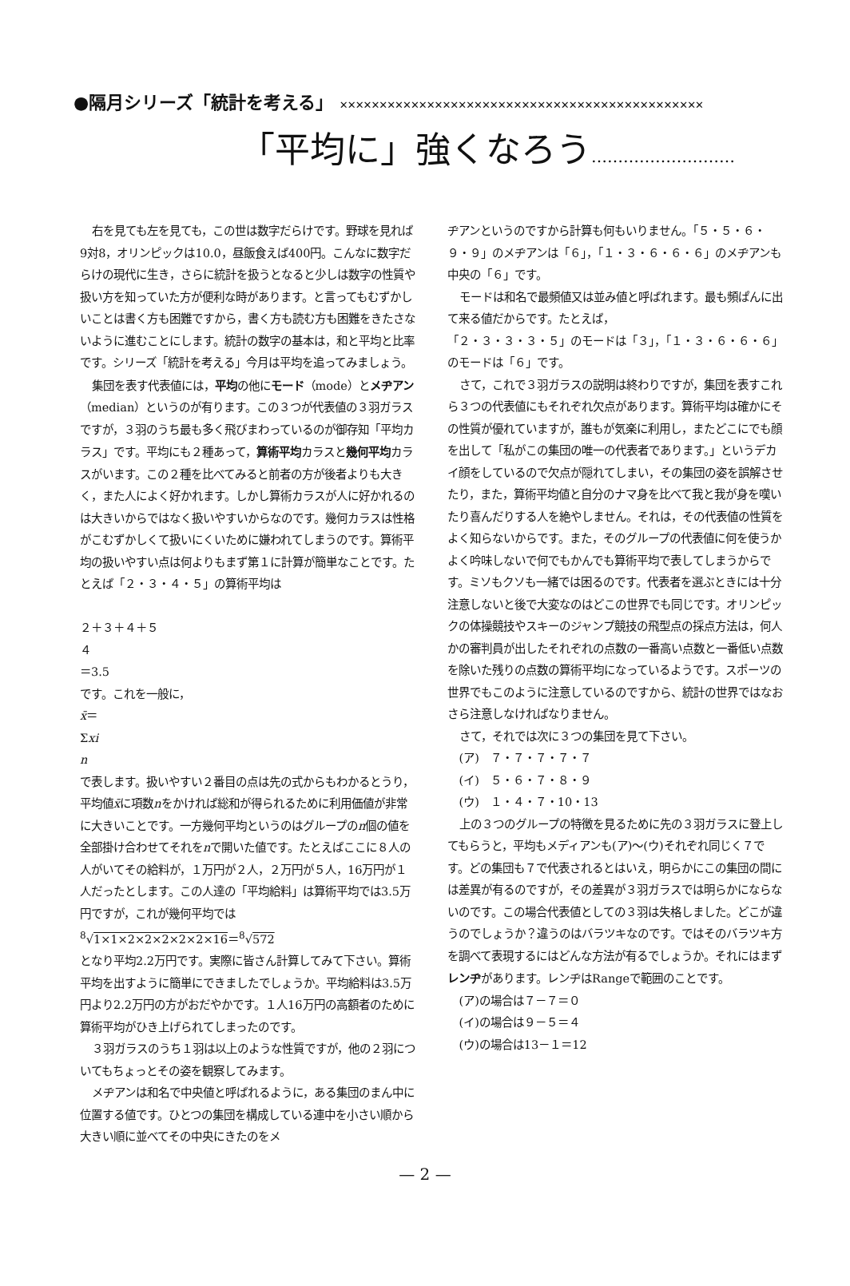●隔月シリーズ「統計を考える」 ✕✕✕✕✕✕✕✕✕✕✕✕✕✕✕✕✕✕✕✕✕✕✕✕✕✕✕✕✕✕✕✕✕✕✕✕✕✕✕✕✕✕✕✕✕✕
「平均に」強くなろう………………………
右を見ても左を見ても，この世は数字だらけです。野球を見れば9対8，オリンピックは10.0，昼飯食えば400円。こんなに数字だらけの現代に生き，さらに統計を扱うとなると少しは数字の性質や扱い方を知っていた方が便利な時があります。と言ってもむずかしいことは書く方も困難ですから，書く方も読む方も困難をきたさないように進むことにします。統計の数字の基本は，和と平均と比率です。シリーズ「統計を考える」今月は平均を追ってみましょう。
集団を表す代表値には，平均の他にモード（mode）とメヂアン（median）というのが有ります。この３つが代表値の３羽ガラスですが，３羽のうち最も多く飛びまわっているのが御存知「平均カラス」です。平均にも２種あって，算術平均カラスと幾何平均カラスがいます。この２種を比べてみると前者の方が後者よりも大きく，また人によく好かれます。しかし算術カラスが人に好かれるのは大きいからではなく扱いやすいからなのです。幾何カラスは性格がこむずかしくて扱いにくいために嫌われてしまうのです。算術平均の扱いやすい点は何よりもまず第１に計算が簡単なことです。たとえば「２・３・４・５」の算術平均は
２＋３＋４＋５
４
＝3.5
です。これを一般に，
x̄＝
Σxi
n
で表します。扱いやすい２番目の点は先の式からもわかるとうり，平均値x̄に項数nをかければ総和が得られるために利用価値が非常に大きいことです。一方幾何平均というのはグループのn個の値を全部掛け合わせてそれをnで開いた値です。たとえばここに８人の人がいてその給料が，１万円が２人，２万円が５人，16万円が１人だったとします。この人達の「平均給料」は算術平均では3.5万円ですが，これが幾何平均では
<sup>8</sup>√1×1×2×2×2×2×2×16＝<sup>8</sup>√572
となり平均2.2万円です。実際に皆さん計算してみて下さい。算術平均を出すように簡単にできましたでしょうか。平均給料は3.5万円より2.2万円の方がおだやかです。１人16万円の高額者のために算術平均がひき上げられてしまったのです。
３羽ガラスのうち１羽は以上のような性質ですが，他の２羽についてもちょっとその姿を観察してみます。
メヂアンは和名で中央値と呼ばれるように，ある集団のまん中に位置する値です。ひとつの集団を構成している連中を小さい順から大きい順に並べてその中央にきたのをメ
ヂアンというのですから計算も何もいりません。「５・５・６・９・９」のメヂアンは「６」，「１・３・６・６・６」のメヂアンも中央の「６」です。
モードは和名で最頻値又は並み値と呼ばれます。最も頻ぱんに出て来る値だからです。たとえば，
「２・３・３・３・５」のモードは「３」，「１・３・６・６・６」のモードは「６」です。
さて，これで３羽ガラスの説明は終わりですが，集団を表すこれら３つの代表値にもそれぞれ欠点があります。算術平均は確かにその性質が優れていますが，誰もが気楽に利用し，またどこにでも顔を出して「私がこの集団の唯一の代表者であります。」というデカイ顔をしているので欠点が隠れてしまい，その集団の姿を誤解させたり，また，算術平均値と自分のナマ身を比べて我と我が身を嘆いたり喜んだりする人を絶やしません。それは，その代表値の性質をよく知らないからです。また，そのグループの代表値に何を使うかよく吟味しないで何でもかんでも算術平均で表してしまうからです。ミソもクソも一緒では困るのです。代表者を選ぶときには十分注意しないと後で大変なのはどこの世界でも同じです。オリンピックの体操競技やスキーのジャンプ競技の飛型点の採点方法は，何人かの審判員が出したそれぞれの点数の一番高い点数と一番低い点数を除いた残りの点数の算術平均になっているようです。スポーツの世界でもこのように注意しているのですから、統計の世界ではなおさら注意しなければなりません。
さて，それでは次に３つの集団を見て下さい。
(ア)　７・７・７・７・７
(イ)　５・６・７・８・９
(ウ)　１・４・７・10・13
上の３つのグループの特徴を見るために先の３羽ガラスに登上してもらうと，平均もメディアンも(ア)〜(ウ)それぞれ同じく７です。どの集団も７で代表されるとはいえ，明らかにこの集団の間には差異が有るのですが，その差異が３羽ガラスでは明らかにならないのです。この場合代表値としての３羽は失格しました。どこが違うのでしょうか？違うのはバラツキなのです。ではそのバラツキ方を調べて表現するにはどんな方法が有るでしょうか。それにはまずレンヂがあります。レンヂはRangeで範囲のことです。
(ア)の場合は７－７＝０
(イ)の場合は９－５＝４
(ウ)の場合は13－１＝12
— 2 —